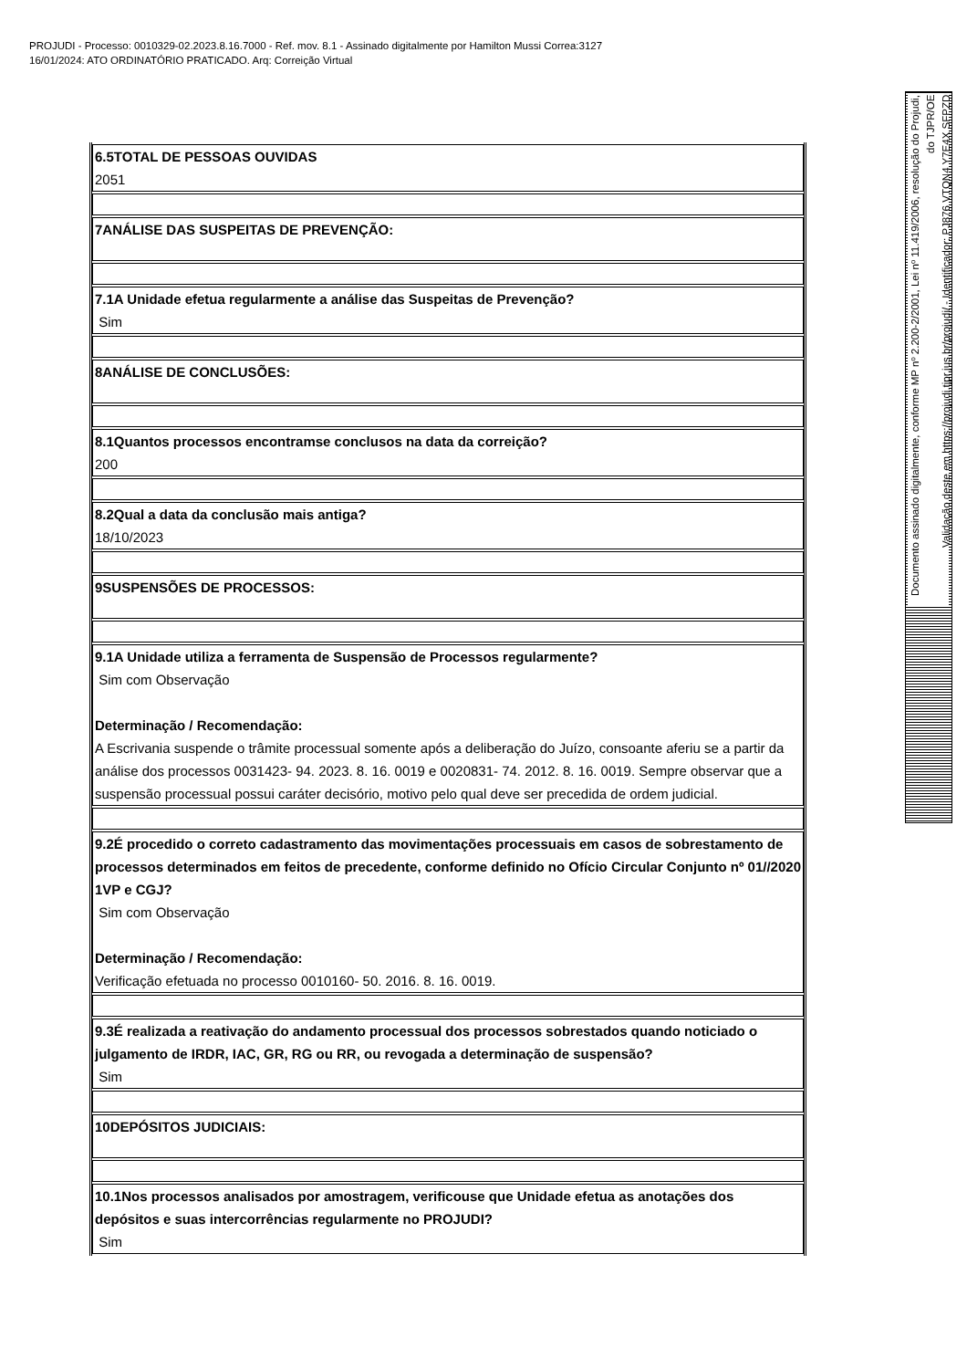PROJUDI - Processo: 0010329-02.2023.8.16.7000 - Ref. mov. 8.1 - Assinado digitalmente por Hamilton Mussi Correa:3127
16/01/2024: ATO ORDINATÓRIO PRATICADO. Arq: Correição Virtual
Documento assinado digitalmente, conforme MP nº 2.200-2/2001, Lei nº 11.419/2006, resolução do Projudi, do TJPR/OE
Validação deste em https://projudi.tjpr.jus.br/projudi/ - Identificador: PJ876 VTQN4 Y7E4X SFPZD
| 6.5TOTAL DE PESSOAS OUVIDAS 2051 |
| 7ANÁLISE DAS SUSPEITAS DE PREVENÇÃO: |
| 7.1A Unidade efetua regularmente a análise das Suspeitas de Prevenção? Sim |
| 8ANÁLISE DE CONCLUSÕES: |
| 8.1Quantos processos encontramse conclusos na data da correição? 200 |
| 8.2Qual a data da conclusão mais antiga? 18/10/2023 |
| 9SUSPENSÕES DE PROCESSOS: |
| 9.1A Unidade utiliza a ferramenta de Suspensão de Processos regularmente? Sim com Observação Determinação / Recomendação: A Escrivania suspende o trâmite processual somente após a deliberação do Juízo, consoante aferiu se a partir da análise dos processos 0031423- 94. 2023. 8. 16. 0019 e 0020831- 74. 2012. 8. 16. 0019. Sempre observar que a suspensão processual possui caráter decisório, motivo pelo qual deve ser precedida de ordem judicial. |
| 9.2É procedido o correto cadastramento das movimentações processuais em casos de sobrestamento de processos determinados em feitos de precedente, conforme definido no Ofício Circular Conjunto nº 01//2020 1VP e CGJ? Sim com Observação Determinação / Recomendação: Verificação efetuada no processo 0010160- 50. 2016. 8. 16. 0019. |
| 9.3É realizada a reativação do andamento processual dos processos sobrestados quando noticiado o julgamento de IRDR, IAC, GR, RG ou RR, ou revogada a determinação de suspensão? Sim |
| 10DEPÓSITOS JUDICIAIS: |
| 10.1Nos processos analisados por amostragem, verificouse que Unidade efetua as anotações dos depósitos e suas intercorrências regularmente no PROJUDI? Sim |